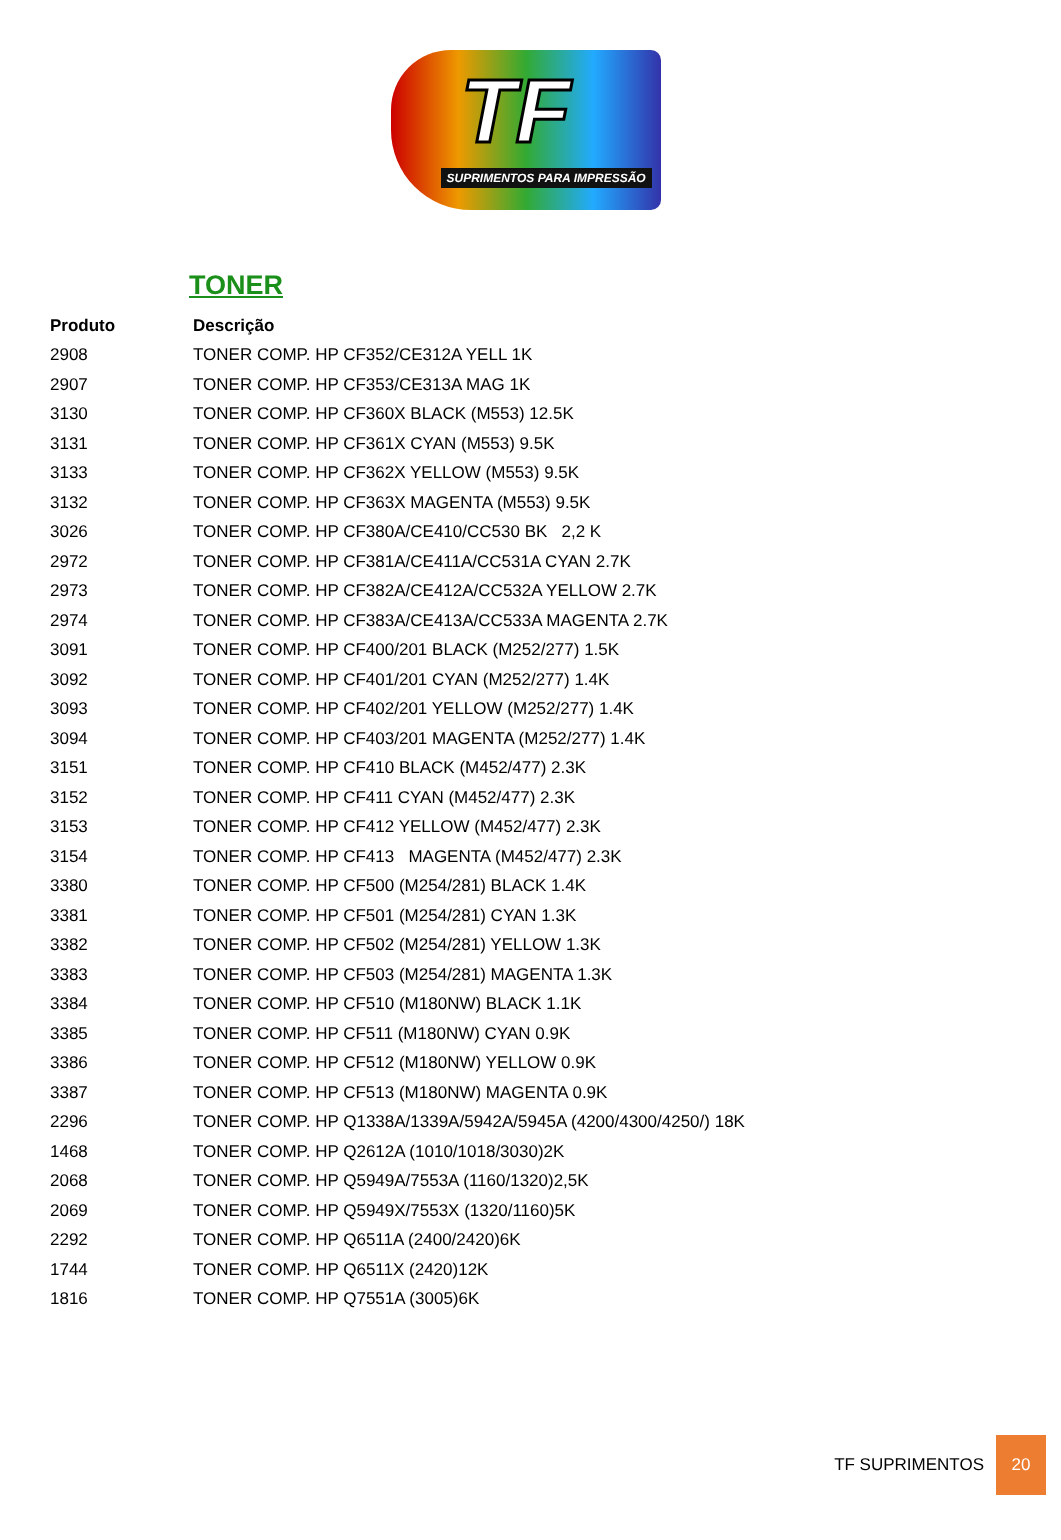TF
SUPRIMENTOS PARA IMPRESSÃO
TONER
| Produto | Descrição |
| --- | --- |
| 2908 | TONER COMP. HP CF352/CE312A YELL 1K |
| 2907 | TONER COMP. HP CF353/CE313A MAG 1K |
| 3130 | TONER COMP. HP CF360X BLACK (M553) 12.5K |
| 3131 | TONER COMP. HP CF361X CYAN (M553) 9.5K |
| 3133 | TONER COMP. HP CF362X YELLOW (M553) 9.5K |
| 3132 | TONER COMP. HP CF363X MAGENTA (M553) 9.5K |
| 3026 | TONER COMP. HP CF380A/CE410/CC530 BK 2,2 K |
| 2972 | TONER COMP. HP CF381A/CE411A/CC531A CYAN 2.7K |
| 2973 | TONER COMP. HP CF382A/CE412A/CC532A YELLOW 2.7K |
| 2974 | TONER COMP. HP CF383A/CE413A/CC533A MAGENTA 2.7K |
| 3091 | TONER COMP. HP CF400/201 BLACK (M252/277) 1.5K |
| 3092 | TONER COMP. HP CF401/201 CYAN (M252/277) 1.4K |
| 3093 | TONER COMP. HP CF402/201 YELLOW (M252/277) 1.4K |
| 3094 | TONER COMP. HP CF403/201 MAGENTA (M252/277) 1.4K |
| 3151 | TONER COMP. HP CF410 BLACK (M452/477) 2.3K |
| 3152 | TONER COMP. HP CF411 CYAN (M452/477) 2.3K |
| 3153 | TONER COMP. HP CF412 YELLOW (M452/477) 2.3K |
| 3154 | TONER COMP. HP CF413 MAGENTA (M452/477) 2.3K |
| 3380 | TONER COMP. HP CF500 (M254/281) BLACK 1.4K |
| 3381 | TONER COMP. HP CF501 (M254/281) CYAN 1.3K |
| 3382 | TONER COMP. HP CF502 (M254/281) YELLOW 1.3K |
| 3383 | TONER COMP. HP CF503 (M254/281) MAGENTA 1.3K |
| 3384 | TONER COMP. HP CF510 (M180NW) BLACK 1.1K |
| 3385 | TONER COMP. HP CF511 (M180NW) CYAN 0.9K |
| 3386 | TONER COMP. HP CF512 (M180NW) YELLOW 0.9K |
| 3387 | TONER COMP. HP CF513 (M180NW) MAGENTA 0.9K |
| 2296 | TONER COMP. HP Q1338A/1339A/5942A/5945A (4200/4300/4250/) 18K |
| 1468 | TONER COMP. HP Q2612A (1010/1018/3030)2K |
| 2068 | TONER COMP. HP Q5949A/7553A (1160/1320)2,5K |
| 2069 | TONER COMP. HP Q5949X/7553X (1320/1160)5K |
| 2292 | TONER COMP. HP Q6511A (2400/2420)6K |
| 1744 | TONER COMP. HP Q6511X (2420)12K |
| 1816 | TONER COMP. HP Q7551A (3005)6K |
TF SUPRIMENTOS 20